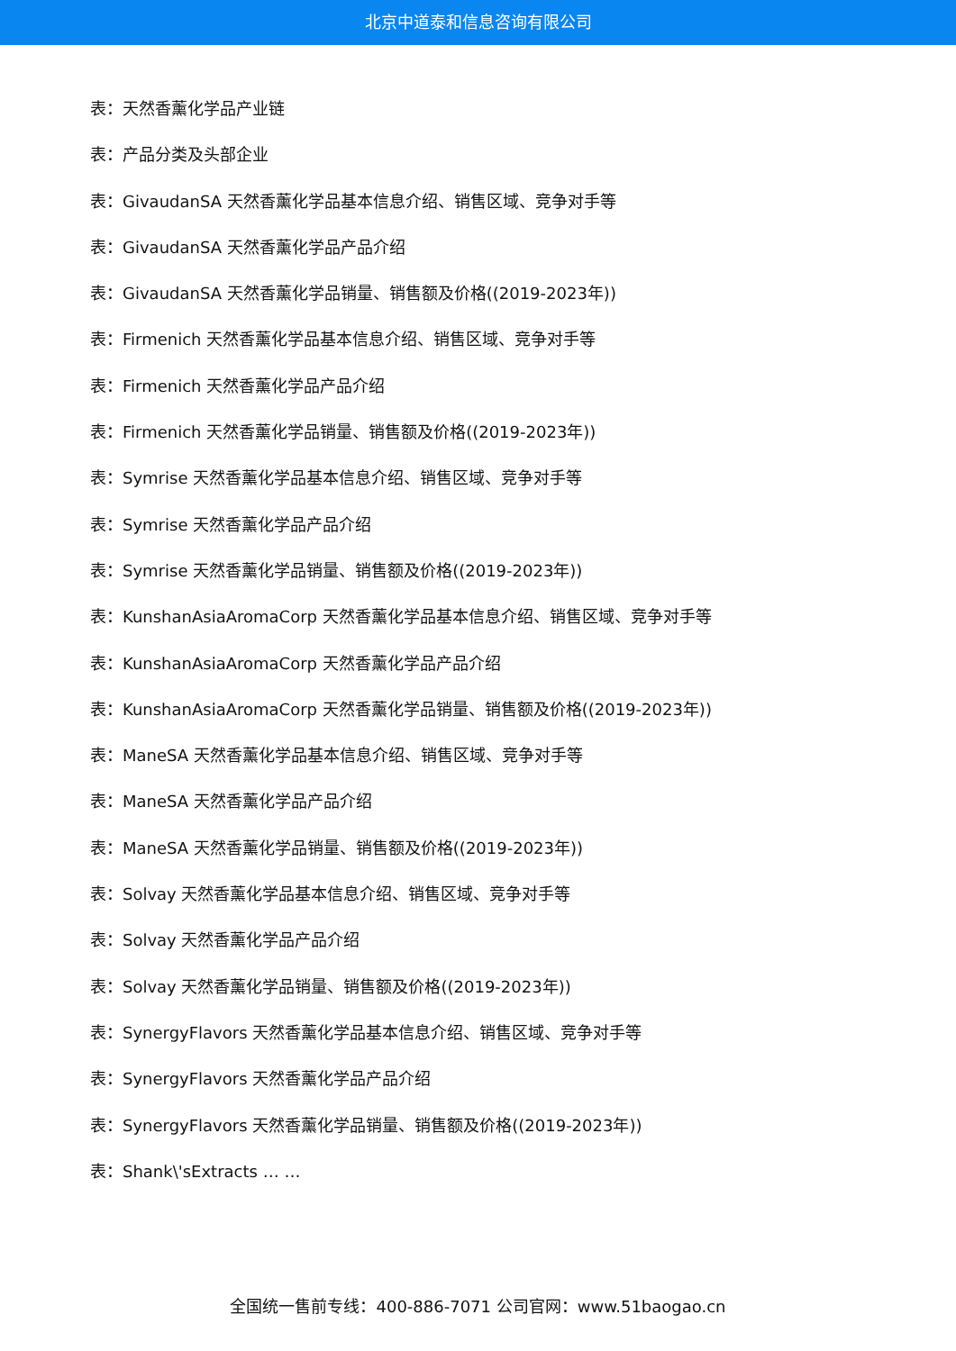北京中道泰和信息咨询有限公司
表：天然香薰化学品产业链
表：产品分类及头部企业
表：GivaudanSA 天然香薰化学品基本信息介绍、销售区域、竞争对手等
表：GivaudanSA 天然香薰化学品产品介绍
表：GivaudanSA 天然香薰化学品销量、销售额及价格((2019-2023年))
表：Firmenich 天然香薰化学品基本信息介绍、销售区域、竞争对手等
表：Firmenich 天然香薰化学品产品介绍
表：Firmenich 天然香薰化学品销量、销售额及价格((2019-2023年))
表：Symrise 天然香薰化学品基本信息介绍、销售区域、竞争对手等
表：Symrise 天然香薰化学品产品介绍
表：Symrise 天然香薰化学品销量、销售额及价格((2019-2023年))
表：KunshanAsiaAromaCorp 天然香薰化学品基本信息介绍、销售区域、竞争对手等
表：KunshanAsiaAromaCorp 天然香薰化学品产品介绍
表：KunshanAsiaAromaCorp 天然香薰化学品销量、销售额及价格((2019-2023年))
表：ManeSA 天然香薰化学品基本信息介绍、销售区域、竞争对手等
表：ManeSA 天然香薰化学品产品介绍
表：ManeSA 天然香薰化学品销量、销售额及价格((2019-2023年))
表：Solvay 天然香薰化学品基本信息介绍、销售区域、竞争对手等
表：Solvay 天然香薰化学品产品介绍
表：Solvay 天然香薰化学品销量、销售额及价格((2019-2023年))
表：SynergyFlavors 天然香薰化学品基本信息介绍、销售区域、竞争对手等
表：SynergyFlavors 天然香薰化学品产品介绍
表：SynergyFlavors 天然香薰化学品销量、销售额及价格((2019-2023年))
表：Shank\'sExtracts … …
全国统一售前专线：400-886-7071 公司官网：www.51baogao.cn